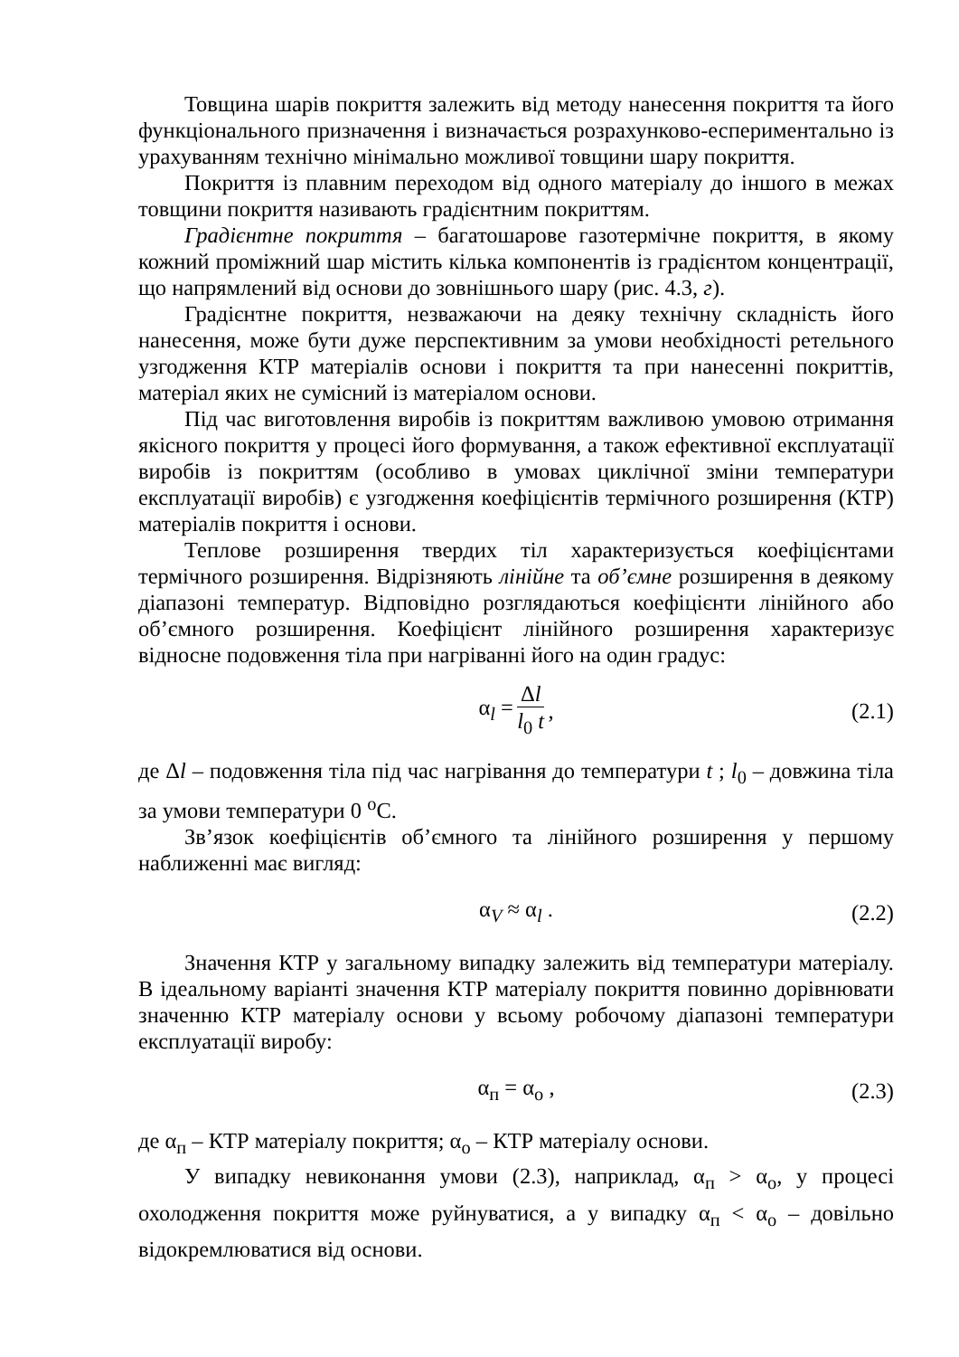Товщина шарів покриття залежить від методу нанесення покриття та його функціонального призначення і визначається розрахунково-еспериментально із урахуванням технічно мінімально можливої товщини шару покриття.
Покриття із плавним переходом від одного матеріалу до іншого в межах товщини покриття називають градієнтним покриттям.
Градієнтне покриття – багатошарове газотермічне покриття, в якому кожний проміжний шар містить кілька компонентів із градієнтом концентрації, що напрямлений від основи до зовнішнього шару (рис. 4.3, г).
Градієнтне покриття, незважаючи на деяку технічну складність його нанесення, може бути дуже перспективним за умови необхідності ретельного узгодження КТР матеріалів основи і покриття та при нанесенні покриттів, матеріал яких не сумісний із матеріалом основи.
Під час виготовлення виробів із покриттям важливою умовою отримання якісного покриття у процесі його формування, а також ефективної експлуатації виробів із покриттям (особливо в умовах циклічної зміни температури експлуатації виробів) є узгодження коефіцієнтів термічного розширення (КТР) матеріалів покриття і основи.
Теплове розширення твердих тіл характеризується коефіцієнтами термічного розширення. Відрізняють лінійне та об’ємне розширення в деякому діапазоні температур. Відповідно розглядаються коефіцієнти лінійного або об’ємного розширення. Коефіцієнт лінійного розширення характеризує відносне подовження тіла при нагріванні його на один градус:
α<sub>l</sub> = Δl l<sub>0</sub> t, (2.1)
де Δl – подовження тіла під час нагрівання до температури t ; l<sub>0</sub> – довжина тіла за умови температури 0 <sup>o</sup>C.
Зв’язок коефіцієнтів об’ємного та лінійного розширення у першому наближенні має вигляд:
α<sub>V</sub> ≈ α<sub>l</sub> . (2.2)
Значення КТР у загальному випадку залежить від температури матеріалу. В ідеальному варіанті значення КТР матеріалу покриття повинно дорівнювати значенню КТР матеріалу основи у всьому робочому діапазоні температури експлуатації виробу:
α<sub>п</sub> = α<sub>о</sub> , (2.3)
де α<sub>п</sub> – КТР матеріалу покриття; α<sub>о</sub> – КТР матеріалу основи.
У випадку невиконання умови (2.3), наприклад, α<sub>п</sub> > α<sub>о</sub>, у процесі охолодження покриття може руйнуватися, а у випадку α<sub>п</sub> < α<sub>о</sub> – довільно відокремлюватися від основи.